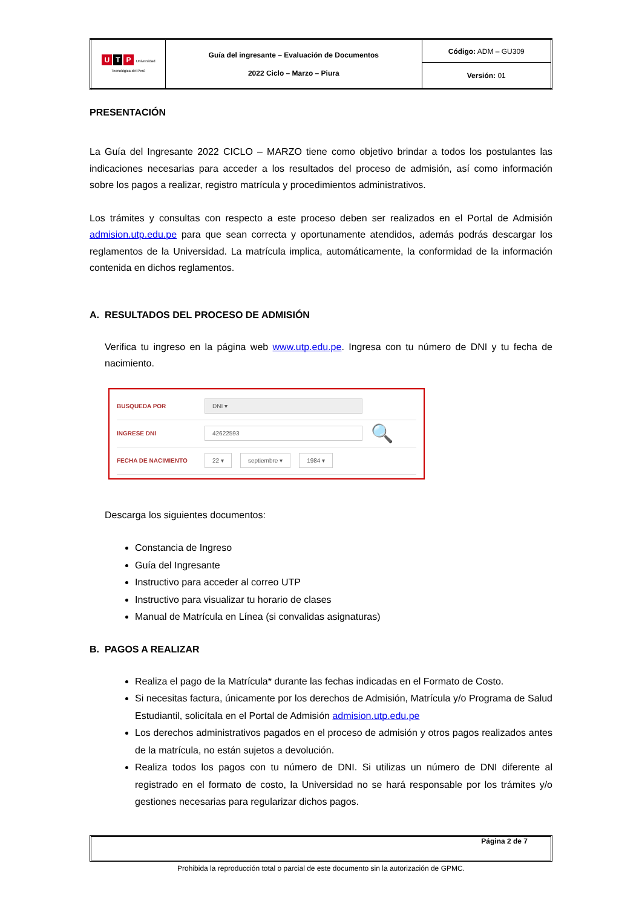| U T P Universidad Tecnológica del Perú | Guía del ingresante – Evaluación de Documentos 2022 Ciclo – Marzo – Piura | Código: ADM – GU309 |
| | | Versión: 01 |
PRESENTACIÓN
La Guía del Ingresante 2022 CICLO – MARZO tiene como objetivo brindar a todos los postulantes las indicaciones necesarias para acceder a los resultados del proceso de admisión, así como información sobre los pagos a realizar, registro matrícula y procedimientos administrativos.
Los trámites y consultas con respecto a este proceso deben ser realizados en el Portal de Admisión admision.utp.edu.pe para que sean correcta y oportunamente atendidos, además podrás descargar los reglamentos de la Universidad. La matrícula implica, automáticamente, la conformidad de la información contenida en dichos reglamentos.
A. RESULTADOS DEL PROCESO DE ADMISIÓN
Verifica tu ingreso en la página web www.utp.edu.pe. Ingresa con tu número de DNI y tu fecha de nacimiento.
BUSQUEDA POR DNI ▾
INGRESE DNI 42622593 🔍
FECHA DE NACIMIENTO 22 ▾ septiembre ▾ 1984 ▾
Descarga los siguientes documentos:
Constancia de Ingreso
Guía del Ingresante
Instructivo para acceder al correo UTP
Instructivo para visualizar tu horario de clases
Manual de Matrícula en Línea (si convalidas asignaturas)
B. PAGOS A REALIZAR
Realiza el pago de la Matrícula* durante las fechas indicadas en el Formato de Costo.
Si necesitas factura, únicamente por los derechos de Admisión, Matrícula y/o Programa de Salud Estudiantil, solicítala en el Portal de Admisión admision.utp.edu.pe
Los derechos administrativos pagados en el proceso de admisión y otros pagos realizados antes de la matrícula, no están sujetos a devolución.
Realiza todos los pagos con tu número de DNI. Si utilizas un número de DNI diferente al registrado en el formato de costo, la Universidad no se hará responsable por los trámites y/o gestiones necesarias para regularizar dichos pagos.
Página 2 de 7
Prohibida la reproducción total o parcial de este documento sin la autorización de GPMC.